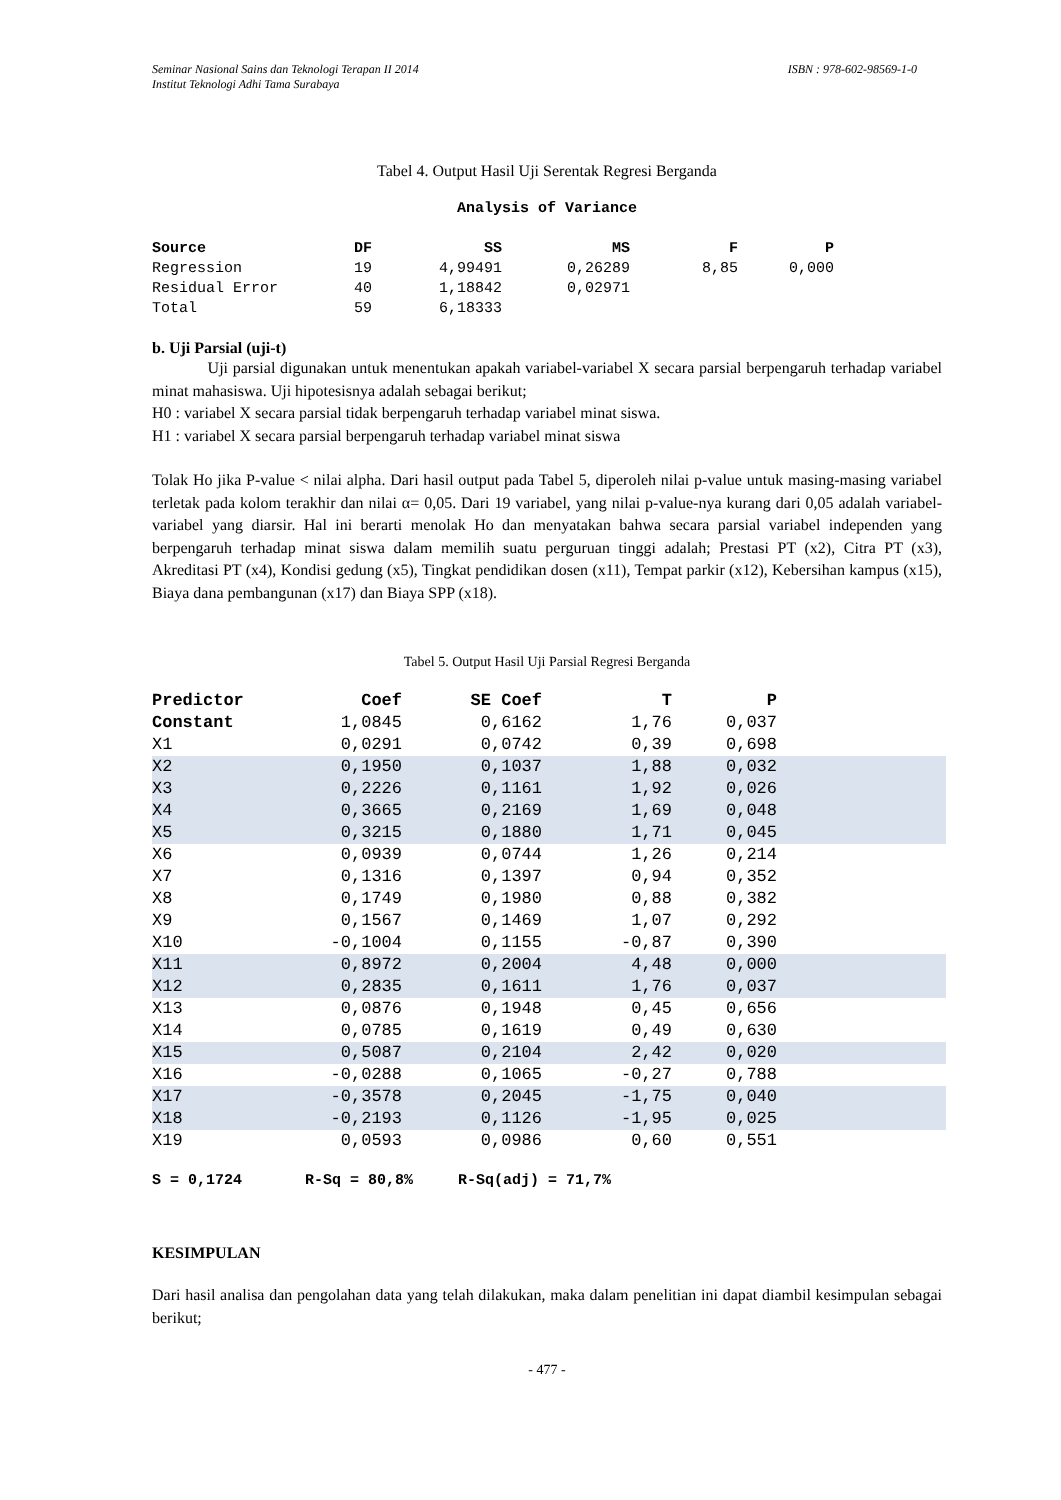Seminar Nasional Sains dan Teknologi Terapan II 2014
Institut Teknologi Adhi Tama Surabaya ISBN : 978-602-98569-1-0
Tabel 4. Output Hasil Uji Serentak Regresi Berganda
Analysis of Variance
| Source | DF | SS | MS | F | P |
| --- | --- | --- | --- | --- | --- |
| Regression | 19 | 4,99491 | 0,26289 | 8,85 | 0,000 |
| Residual Error | 40 | 1,18842 | 0,02971 | | |
| Total | 59 | 6,18333 | | | |
b. Uji Parsial (uji-t)
Uji parsial digunakan untuk menentukan apakah variabel-variabel X secara parsial berpengaruh terhadap variabel minat mahasiswa. Uji hipotesisnya adalah sebagai berikut;
H0 : variabel X secara parsial tidak berpengaruh terhadap variabel minat siswa.
H1 : variabel X secara parsial berpengaruh terhadap variabel minat siswa
Tolak Ho jika P-value < nilai alpha. Dari hasil output pada Tabel 5, diperoleh nilai p-value untuk masing-masing variabel terletak pada kolom terakhir dan nilai α= 0,05. Dari 19 variabel, yang nilai p-value-nya kurang dari 0,05 adalah variabel-variabel yang diarsir. Hal ini berarti menolak Ho dan menyatakan bahwa secara parsial variabel independen yang berpengaruh terhadap minat siswa dalam memilih suatu perguruan tinggi adalah; Prestasi PT (x2), Citra PT (x3), Akreditasi PT (x4), Kondisi gedung (x5), Tingkat pendidikan dosen (x11), Tempat parkir (x12), Kebersihan kampus (x15), Biaya dana pembangunan (x17) dan Biaya SPP (x18).
Tabel 5. Output Hasil Uji Parsial Regresi Berganda
| Predictor | Coef | SE Coef | T | P | |
| --- | --- | --- | --- | --- | --- |
| Constant | 1,0845 | 0,6162 | 1,76 | 0,037 | |
| X1 | 0,0291 | 0,0742 | 0,39 | 0,698 | |
| X2 | 0,1950 | 0,1037 | 1,88 | 0,032 | |
| X3 | 0,2226 | 0,1161 | 1,92 | 0,026 | |
| X4 | 0,3665 | 0,2169 | 1,69 | 0,048 | |
| X5 | 0,3215 | 0,1880 | 1,71 | 0,045 | |
| X6 | 0,0939 | 0,0744 | 1,26 | 0,214 | |
| X7 | 0,1316 | 0,1397 | 0,94 | 0,352 | |
| X8 | 0,1749 | 0,1980 | 0,88 | 0,382 | |
| X9 | 0,1567 | 0,1469 | 1,07 | 0,292 | |
| X10 | -0,1004 | 0,1155 | -0,87 | 0,390 | |
| X11 | 0,8972 | 0,2004 | 4,48 | 0,000 | |
| X12 | 0,2835 | 0,1611 | 1,76 | 0,037 | |
| X13 | 0,0876 | 0,1948 | 0,45 | 0,656 | |
| X14 | 0,0785 | 0,1619 | 0,49 | 0,630 | |
| X15 | 0,5087 | 0,2104 | 2,42 | 0,020 | |
| X16 | -0,0288 | 0,1065 | -0,27 | 0,788 | |
| X17 | -0,3578 | 0,2045 | -1,75 | 0,040 | |
| X18 | -0,2193 | 0,1126 | -1,95 | 0,025 | |
| X19 | 0,0593 | 0,0986 | 0,60 | 0,551 | |
S = 0,1724 R-Sq = 80,8% R-Sq(adj) = 71,7%
KESIMPULAN
Dari hasil analisa dan pengolahan data yang telah dilakukan, maka dalam penelitian ini dapat diambil kesimpulan sebagai berikut;
- 477 -